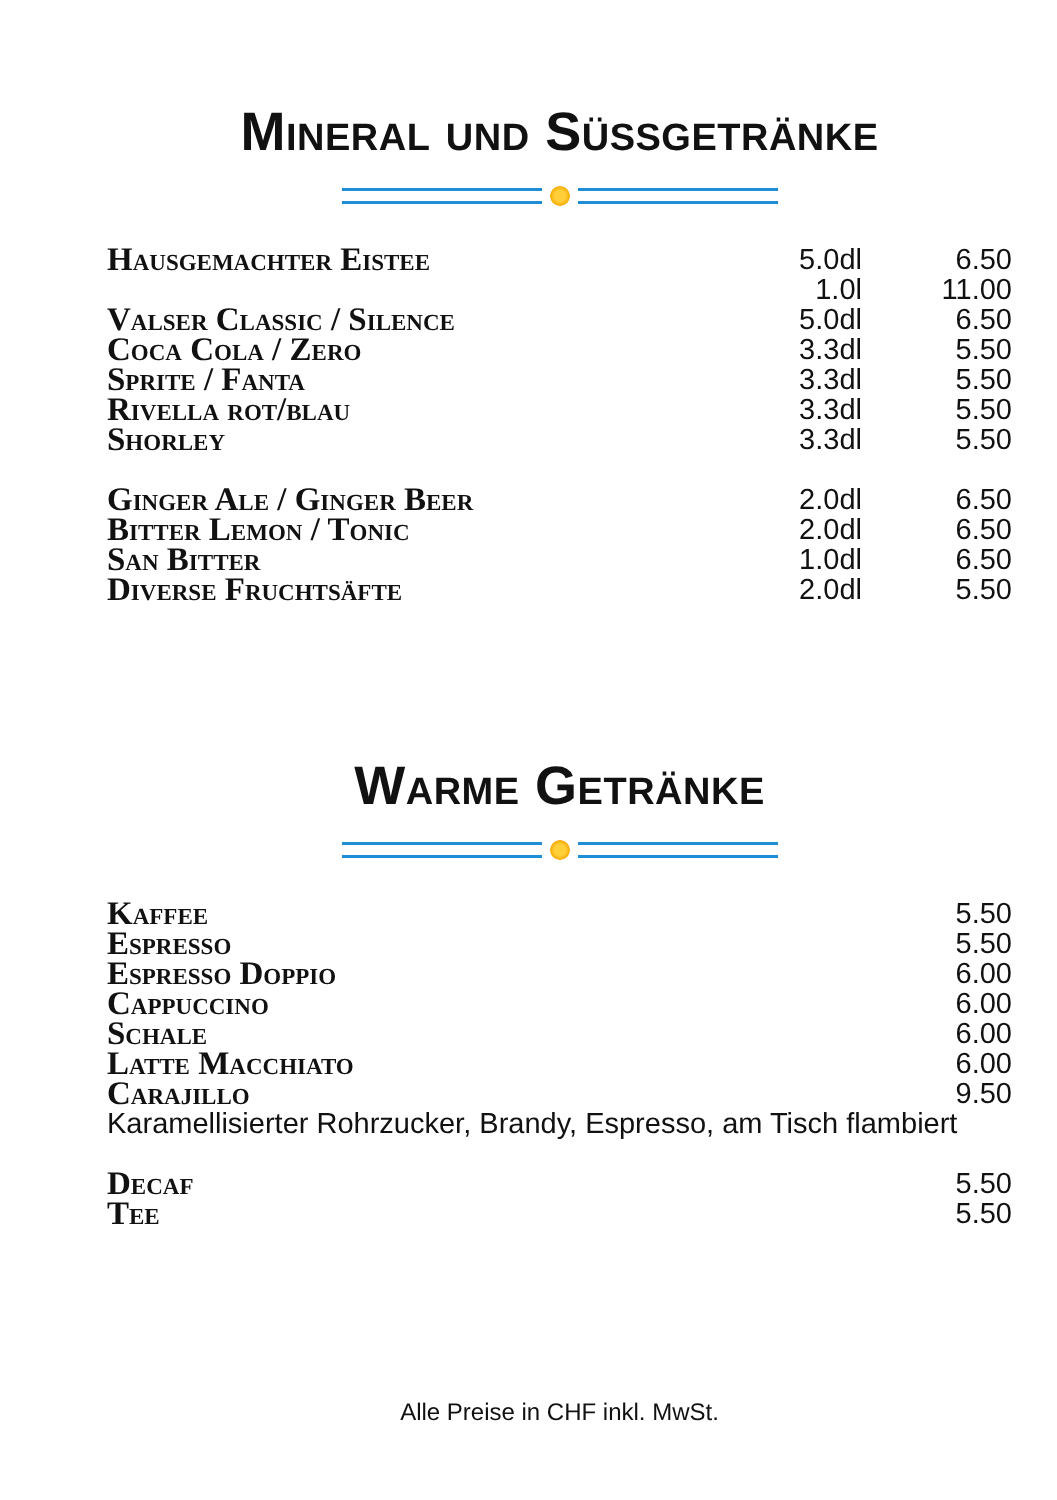Mineral und Süssgetränke
| Hausgemachter Eistee | 5.0dl | 6.50 |
| | 1.0l | 11.00 |
| Valser Classic / Silence | 5.0dl | 6.50 |
| Coca Cola / Zero | 3.3dl | 5.50 |
| Sprite / Fanta | 3.3dl | 5.50 |
| Rivella rot/blau | 3.3dl | 5.50 |
| Shorley | 3.3dl | 5.50 |
| Ginger Ale / Ginger Beer | 2.0dl | 6.50 |
| Bitter Lemon / Tonic | 2.0dl | 6.50 |
| San Bitter | 1.0dl | 6.50 |
| Diverse Fruchtsäfte | 2.0dl | 5.50 |
Warme Getränke
| Kaffee | 5.50 |
| Espresso | 5.50 |
| Espresso Doppio | 6.00 |
| Cappuccino | 6.00 |
| Schale | 6.00 |
| Latte Macchiato | 6.00 |
| Carajillo | 9.50 |
| Karamellisierter Rohrzucker, Brandy, Espresso, am Tisch flambiert | |
| Decaf | 5.50 |
| Tee | 5.50 |
Alle Preise in CHF inkl. MwSt.